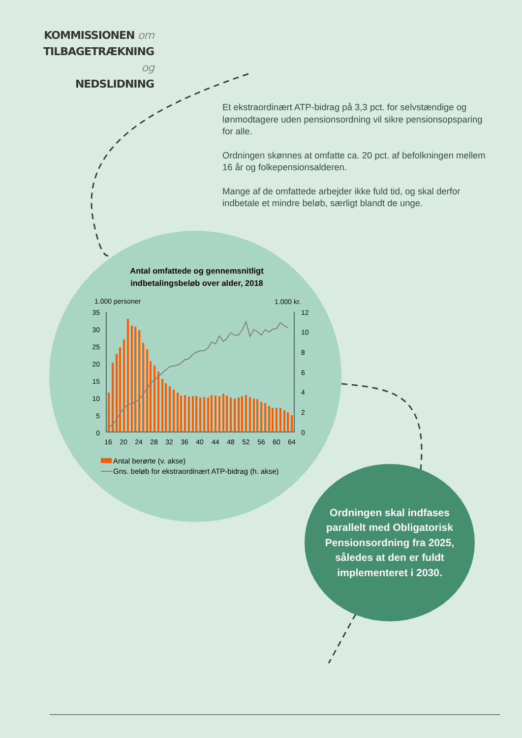KOMMISSIONEN om
TILBAGETRÆKNING og
NEDSLIDNING
Et ekstraordinært ATP-bidrag på 3,3 pct. for selvstændige og lønmodtagere uden pensionsordning vil sikre pensionsopsparing for alle.
Ordningen skønnes at omfatte ca. 20 pct. af befolkningen mellem 16 år og folkepensionsalderen.
Mange af de omfattede arbejder ikke fuld tid, og skal derfor indbetale et mindre beløb, særligt blandt de unge.
Antal omfattede og gennemsnitligt indbetalingsbeløb over alder, 2018
1.000 personer
1.000 kr.
35
30
25
20
15
10
5
0
12
10
8
6
4
2
0
16
20
24
28
32
36
40
44
48
52
56
60
64
Antal berørte (v. akse)
Gns. beløb for ekstraordinært ATP-bidrag (h. akse)
Ordningen skal indfases parallelt med Obligatorisk Pensionsordning fra 2025, således at den er fuldt implementeret i 2030.